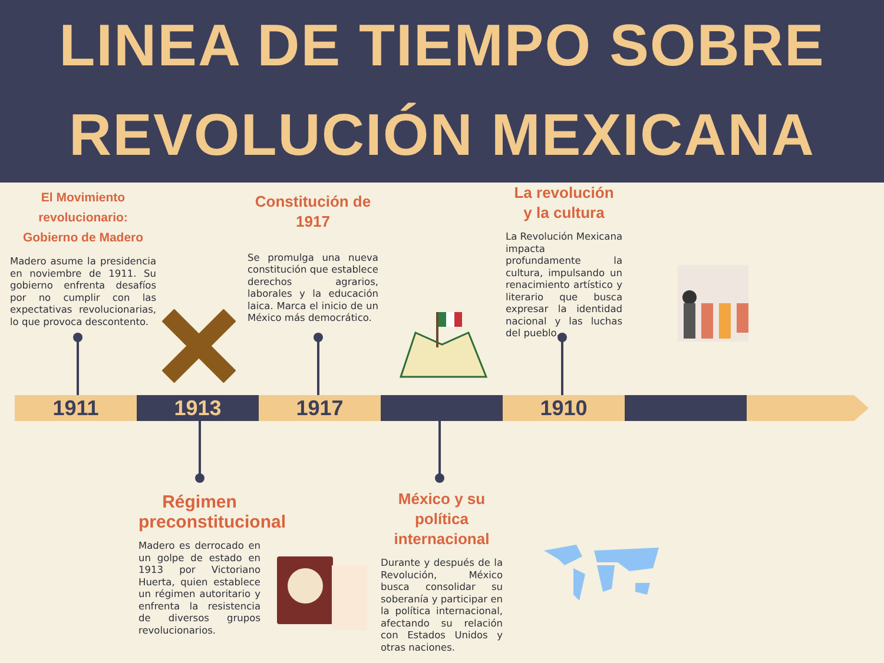LINEA DE TIEMPO SOBRE REVOLUCIÓN MEXICANA
El Movimiento revolucionario:
Gobierno de Madero
Madero asume la presidencia en noviembre de 1911. Su gobierno enfrenta desafíos por no cumplir con las expectativas revolucionarias, lo que provoca descontento.
Constitución de 1917
Se promulga una nueva constitución que establece derechos agrarios, laborales y la educación laica. Marca el inicio de un México más democrático.
La revolución
y la cultura
La Revolución Mexicana impacta profundamente la cultura, impulsando un renacimiento artístico y literario que busca expresar la identidad nacional y las luchas del pueblo.
Régimen preconstitucional
Madero es derrocado en un golpe de estado en 1913 por Victoriano Huerta, quien establece un régimen autoritario y enfrenta la resistencia de diversos grupos revolucionarios.
México y su política internacional
Durante y después de la Revolución, México busca consolidar su soberanía y participar en la política internacional, afectando su relación con Estados Unidos y otras naciones.
1911 1913 1917 1910